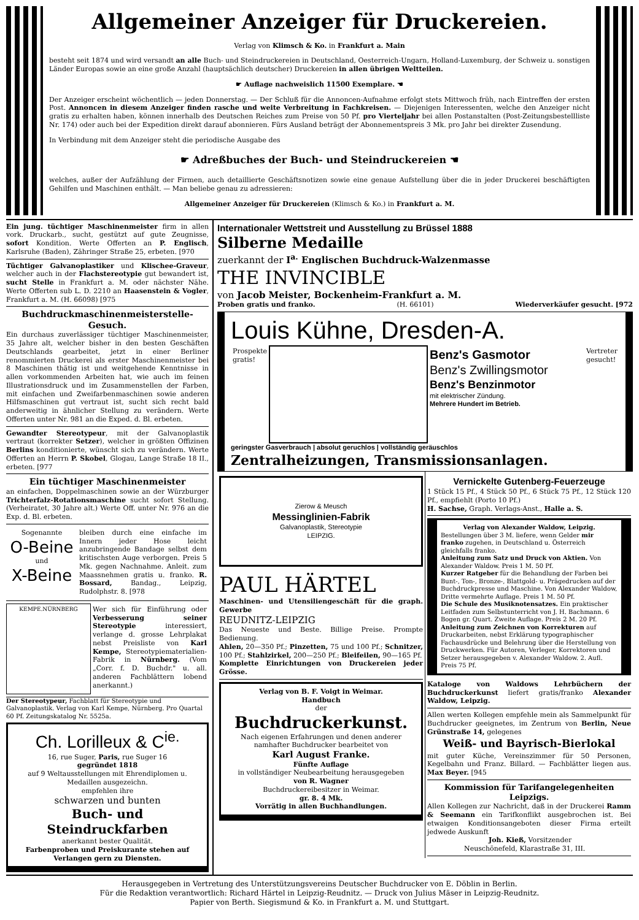Allgemeiner Anzeiger für Druckereien.
Verlag von Klimsch & Ko. in Frankfurt a. Main
besteht seit 1874 und wird versandt an alle Buch- und Steindruckereien in Deutschland, Oesterreich-Ungarn, Holland-Luxemburg, der Schweiz u. sonstigen Länder Europas sowie an eine große Anzahl (hauptsächlich deutscher) Druckereien in allen übrigen Weltteilen.
☛ Auflage nachweislich 11500 Exemplare. ☚
Der Anzeiger erscheint wöchentlich — jeden Donnerstag. — Der Schluß für die Annoncen-Aufnahme erfolgt stets Mittwoch früh, nach Eintreffen der ersten Post. Annoncen in diesem Anzeiger finden rasche und weite Verbreitung in Fachkreisen. — Diejenigen Interessenten, welche den Anzeiger nicht gratis zu erhalten haben, können innerhalb des Deutschen Reiches zum Preise von 50 Pf. pro Vierteljahr bei allen Postanstalten (Post-Zeitungsbestellliste Nr. 174) oder auch bei der Expedition direkt darauf abonnieren. Fürs Ausland beträgt der Abonnementspreis 3 Mk. pro Jahr bei direkter Zusendung.
In Verbindung mit dem Anzeiger steht die periodische Ausgabe des
☛ Adreßbuches der Buch- und Steindruckereien ☚
welches, außer der Aufzählung der Firmen, auch detaillierte Geschäftsnotizen sowie eine genaue Aufstellung über die in jeder Druckerei beschäftigten Gehilfen und Maschinen enthält. — Man beliebe genau zu adressieren:
Allgemeiner Anzeiger für Druckereien (Klimsch & Ko.) in Frankfurt a. M.
Ein jung. tüchtiger Maschinenmeister firm in allen vork. Druckarb., sucht, gestützt auf gute Zeugnisse, sofort Kondition. Werte Offerten an P. Englisch, Karlsruhe (Baden), Zähringer Straße 25, erbeten. [970
Tüchtiger Galvanoplastiker und Klischee-Graveur, welcher auch in der Flachstereotypie gut bewandert ist, sucht Stelle in Frankfurt a. M. oder nächster Nähe. Werte Offerten sub L. D. 2210 an Haasenstein & Vogler, Frankfurt a. M. (H. 66098) [975
Buchdruckmaschinenmeisterstelle-Gesuch.
Ein durchaus zuverlässiger tüchtiger Maschinenmeister, 35 Jahre alt, welcher bisher in den besten Geschäften Deutschlands gearbeitet, jetzt in einer Berliner renommierten Druckerei als erster Maschinenmeister bei 8 Maschinen thätig ist und weitgehende Kenntnisse in allen vorkommenden Arbeiten hat, wie auch im feinen Illustrationsdruck und im Zusammenstellen der Farben, mit einfachen und Zweifarbenmaschinen sowie anderen Hilfsmaschinen gut vertraut ist, sucht sich recht bald anderweitig in ähnlicher Stellung zu verändern. Werte Offerten unter Nr. 981 an die Exped. d. Bl. erbeten.
Gewandter Stereotypeur, mit der Galvanoplastik vertraut (korrekter Setzer), welcher in größten Offizinen Berlins konditionierte, wünscht sich zu verändern. Werte Offerten an Herrn P. Skobel, Glogau, Lange Straße 18 II., erbeten. [977
Ein tüchtiger Maschinenmeister
an einfachen, Doppelmaschinen sowie an der Würzburger Trichterfalz-Rotationsmaschine sucht sofort Stellung. (Verheiratet, 30 Jahre alt.) Werte Off. unter Nr. 976 an die Exp. d. Bl. erbeten.
Sogenannte
O-Beine
und
X-Beine
bleiben durch eine einfache im Innern jeder Hose leicht anzubringende Bandage selbst dem kritischsten Auge verborgen. Preis 5 Mk. gegen Nachnahme. Anleit. zum Maassnehmen gratis u. franko. R. Bossard, Bandag., Leipzig, Rudolphstr. 8. [978
KEMPE.NÜRNBERG
Wer sich für Einführung oder Verbesserung seiner Stereotypie interessiert, verlange d. grosse Lehrplakat nebst Preisliste von Karl Kempe, Stereotypiematerialien-Fabrik in Nürnberg. (Vom „Corr. f. D. Buchdr." u. all. anderen Fachblättern lobend anerkannt.)
Der Stereotypeur, Fachblatt für Stereotypie und Galvanoplastik. Verlag von Karl Kempe, Nürnberg. Pro Quartal 60 Pf. Zeitungskatalog Nr. 5525a.
Ch. Lorilleux & C<sup>ie.</sup>
16, rue Suger, Paris, rue Suger 16
gegründet 1818
auf 9 Weltausstellungen mit Ehrendiplomen u. Medaillen ausgezeichn.
empfehlen ihre
schwarzen und bunten
Buch- und Steindruckfarben
anerkannt bester Qualität.
Farbenproben und Preiskurante stehen auf Verlangen gern zu Diensten.
Internationaler Wettstreit und Ausstellung zu Brüssel 1888
Silberne Medaille
zuerkannt der I<sup>a.</sup> Englischen Buchdruck-Walzenmasse
THE INVINCIBLE
von Jacob Meister, Bockenheim-Frankfurt a. M.
Proben gratis und franko. (H. 66101) Wiederverkäufer gesucht. [972
Louis Kühne, Dresden-A.
Prospekte gratis!
Benz's Gasmotor
Benz's Zwillingsmotor
Benz's Benzinmotor
mit elektrischer Zündung.
Mehrere Hundert im Betrieb.
Vertreter gesucht!
geringster Gasverbrauch | absolut geruchlos | vollständig geräuschlos
Zentralheizungen, Transmissionsanlagen.
Zierow & Meusch
Messinglinien-Fabrik
Galvanoplastik, Stereotypie
LEIPZIG.
PAUL HÄRTEL
Maschinen- und Utensiliengeschäft für die graph. Gewerbe
REUDNITZ-LEIPZIG
Das Neueste und Beste. Billige Preise. Prompte Bedienung.
Ahlen, 20—350 Pf.; Pinzetten, 75 und 100 Pf.; Schnitzer, 100 Pf.; Stahlzirkel, 200—250 Pf.; Bleifeilen, 90—165 Pf.
Komplette Einrichtungen von Druckereien jeder Grösse.
Verlag von B. F. Voigt in Weimar.
Handbuch
der
Buchdruckerkunst.
Nach eigenen Erfahrungen und denen anderer namhafter Buchdrucker bearbeitet von
Karl August Franke.
Fünfte Auflage
in vollständiger Neubearbeitung herausgegeben
von R. Wagner
Buchdruckereibesitzer in Weimar.
gr. 8. 4 Mk.
Vorrätig in allen Buchhandlungen.
Vernickelte Gutenberg-Feuerzeuge
1 Stück 15 Pf., 4 Stück 50 Pf., 6 Stück 75 Pf., 12 Stück 120 Pf., empfiehlt (Porto 10 Pf.)
H. Sachse, Graph. Verlags-Anst., Halle a. S.
Verlag von Alexander Waldow, Leipzig.
Bestellungen über 3 M. liefere, wenn Gelder mir franko zugehen, in Deutschland u. Österreich gleichfalls franko.
Anleitung zum Satz und Druck von Aktien. Von Alexander Waldow. Preis 1 M. 50 Pf.
Kurzer Ratgeber für die Behandlung der Farben bei Bunt-, Ton-, Bronze-, Blattgold- u. Prägedrucken auf der Buchdruckpresse und Maschine. Von Alexander Waldow, Dritte vermehrte Auflage. Preis 1 M. 50 Pf.
Die Schule des Musiknotensatzes. Ein praktischer Leitfaden zum Selbstunterricht von J. H. Bachmann. 6 Bogen gr. Quart. Zweite Auflage. Preis 2 M. 20 Pf.
Anleitung zum Zeichnen von Korrekturen auf Druckarbeiten, nebst Erklärung typographischer Fachausdrücke und Belehrung über die Herstellung von Druckwerken. Für Autoren, Verleger, Korrektoren und Setzer herausgegeben v. Alexander Waldow. 2. Aufl. Preis 75 Pf.
Kataloge von Waldows Lehrbüchern der Buchdruckerkunst liefert gratis/franko Alexander Waldow, Leipzig.
Allen werten Kollegen empfehle mein als Sammelpunkt für Buchdrucker geeignetes, im Zentrum von Berlin, Neue Grünstraße 14, gelegenes
Weiß- und Bayrisch-Bierlokal
mit guter Küche, Vereinszimmer für 50 Personen, Kegelbahn und Franz. Billard. — Fachblätter liegen aus. Max Beyer. [945
Kommission für Tarifangelegenheiten Leipzigs.
Allen Kollegen zur Nachricht, daß in der Druckerei Ramm & Seemann ein Tarifkonflikt ausgebrochen ist. Bei etwaigen Konditionsangeboten dieser Firma erteilt jedwede Auskunft
Joh. Kieß, Vorsitzender
Neuschönefeld, Klarastraße 31, III.
Herausgegeben in Vertretung des Unterstützungsvereins Deutscher Buchdrucker von E. Döblin in Berlin.
Für die Redaktion verantwortlich: Richard Härtel in Leipzig-Reudnitz. — Druck von Julius Mäser in Leipzig-Reudnitz.
Papier von Berth. Siegismund & Ko. in Frankfurt a. M. und Stuttgart.